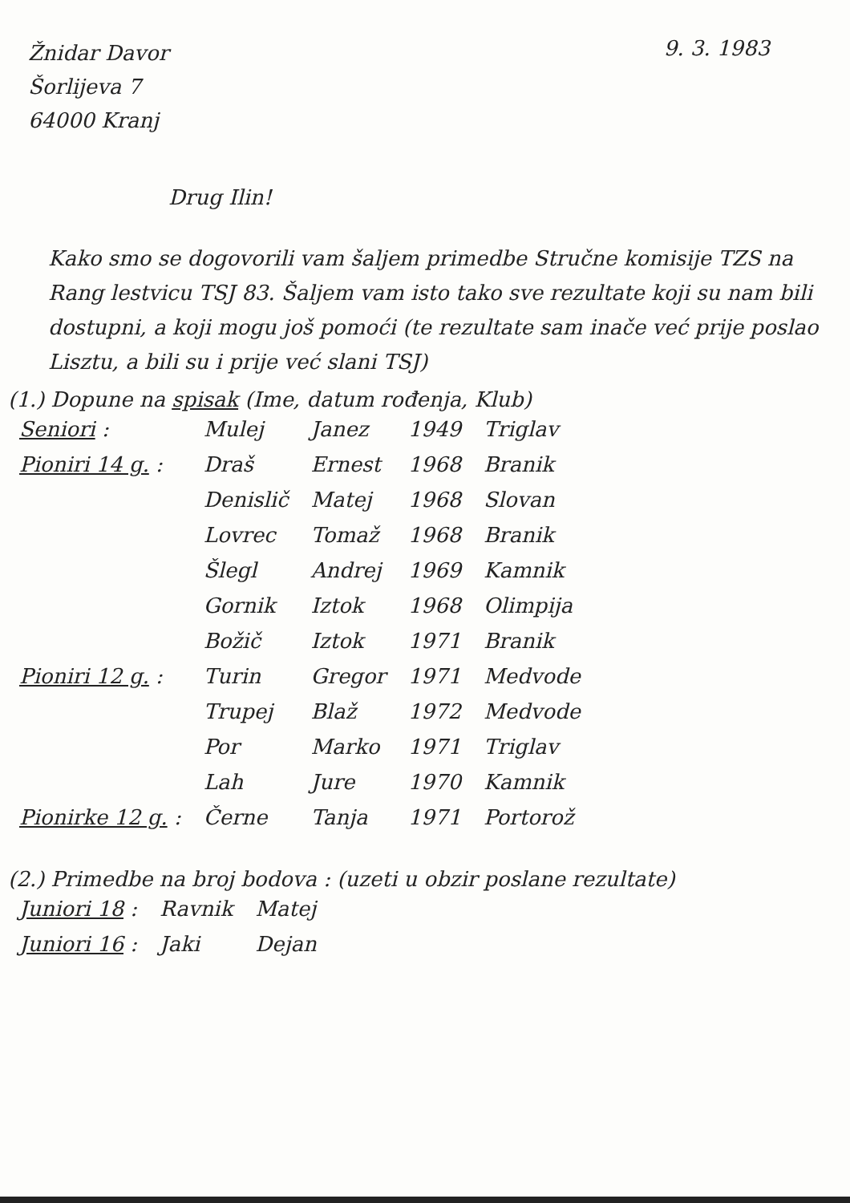Žnidar Davor
Šorlijeva 7
64000 Kranj
9. 3. 1983
Drug Ilin!
Kako smo se dogovorili vam šaljem primedbe Stručne komisije TZS na Rang lestvicu TSJ 83. Šaljem vam isto tako sve rezultate koji su nam bili dostupni, a koji mogu još pomoći (te rezultate sam inače već prije poslao Lisztu, a bili su i prije već slani TSJ)
(1.) Dopune na spisak (Ime, datum rođenja, Klub)
| Seniori : | Mulej | Janez | 1949 | Triglav |
| Pioniri 14 g. : | Draš | Ernest | 1968 | Branik |
| | Denislič | Matej | 1968 | Slovan |
| | Lovrec | Tomaž | 1968 | Branik |
| | Šlegl | Andrej | 1969 | Kamnik |
| | Gornik | Iztok | 1968 | Olimpija |
| | Božič | Iztok | 1971 | Branik |
| Pioniri 12 g. : | Turin | Gregor | 1971 | Medvode |
| | Trupej | Blaž | 1972 | Medvode |
| | Por | Marko | 1971 | Triglav |
| | Lah | Jure | 1970 | Kamnik |
| Pionirke 12 g. : | Černe | Tanja | 1971 | Portorož |
(2.) Primedbe na broj bodova : (uzeti u obzir poslane rezultate)
| Juniori 18 : | Ravnik | Matej |
| Juniori 16 : | Jaki | Dejan |